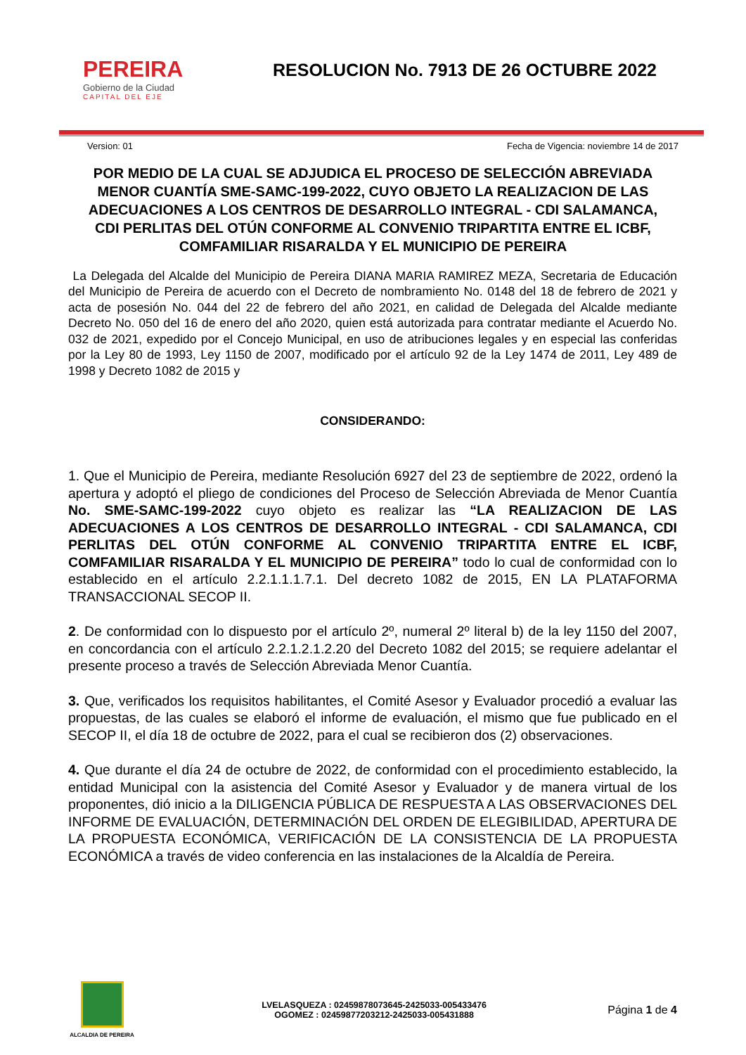PEREIRA
Gobierno de la Ciudad
CAPITAL DEL EJE
RESOLUCION No. 7913 DE 26 OCTUBRE 2022
Version: 01 Fecha de Vigencia: noviembre 14 de 2017
POR MEDIO DE LA CUAL SE ADJUDICA EL PROCESO DE SELECCIÓN ABREVIADA MENOR CUANTÍA SME-SAMC-199-2022, CUYO OBJETO LA REALIZACION DE LAS ADECUACIONES A LOS CENTROS DE DESARROLLO INTEGRAL - CDI SALAMANCA, CDI PERLITAS DEL OTÚN CONFORME AL CONVENIO TRIPARTITA ENTRE EL ICBF, COMFAMILIAR RISARALDA Y EL MUNICIPIO DE PEREIRA
La Delegada del Alcalde del Municipio de Pereira DIANA MARIA RAMIREZ MEZA, Secretaria de Educación del Municipio de Pereira de acuerdo con el Decreto de nombramiento No. 0148 del 18 de febrero de 2021 y acta de posesión No. 044 del 22 de febrero del año 2021, en calidad de Delegada del Alcalde mediante Decreto No. 050 del 16 de enero del año 2020, quien está autorizada para contratar mediante el Acuerdo No. 032 de 2021, expedido por el Concejo Municipal, en uso de atribuciones legales y en especial las conferidas por la Ley 80 de 1993, Ley 1150 de 2007, modificado por el artículo 92 de la Ley 1474 de 2011, Ley 489 de 1998 y Decreto 1082 de 2015 y
CONSIDERANDO:
1. Que el Municipio de Pereira, mediante Resolución 6927 del 23 de septiembre de 2022, ordenó la apertura y adoptó el pliego de condiciones del Proceso de Selección Abreviada de Menor Cuantía No. SME-SAMC-199-2022 cuyo objeto es realizar las “LA REALIZACION DE LAS ADECUACIONES A LOS CENTROS DE DESARROLLO INTEGRAL - CDI SALAMANCA, CDI PERLITAS DEL OTÚN CONFORME AL CONVENIO TRIPARTITA ENTRE EL ICBF, COMFAMILIAR RISARALDA Y EL MUNICIPIO DE PEREIRA” todo lo cual de conformidad con lo establecido en el artículo 2.2.1.1.1.7.1. Del decreto 1082 de 2015, EN LA PLATAFORMA TRANSACCIONAL SECOP II.
2. De conformidad con lo dispuesto por el artículo 2º, numeral 2º literal b) de la ley 1150 del 2007, en concordancia con el artículo 2.2.1.2.1.2.20 del Decreto 1082 del 2015; se requiere adelantar el presente proceso a través de Selección Abreviada Menor Cuantía.
3. Que, verificados los requisitos habilitantes, el Comité Asesor y Evaluador procedió a evaluar las propuestas, de las cuales se elaboró el informe de evaluación, el mismo que fue publicado en el SECOP II, el día 18 de octubre de 2022, para el cual se recibieron dos (2) observaciones.
4. Que durante el día 24 de octubre de 2022, de conformidad con el procedimiento establecido, la entidad Municipal con la asistencia del Comité Asesor y Evaluador y de manera virtual de los proponentes, dió inicio a la DILIGENCIA PÚBLICA DE RESPUESTA A LAS OBSERVACIONES DEL INFORME DE EVALUACIÓN, DETERMINACIÓN DEL ORDEN DE ELEGIBILIDAD, APERTURA DE LA PROPUESTA ECONÓMICA, VERIFICACIÓN DE LA CONSISTENCIA DE LA PROPUESTA ECONÓMICA a través de video conferencia en las instalaciones de la Alcaldía de Pereira.
ALCALDIA DE PEREIRA
LVELASQUEZA : 02459878073645-2425033-005433476
OGOMEZ : 02459877203212-2425033-005431888
Página 1 de 4